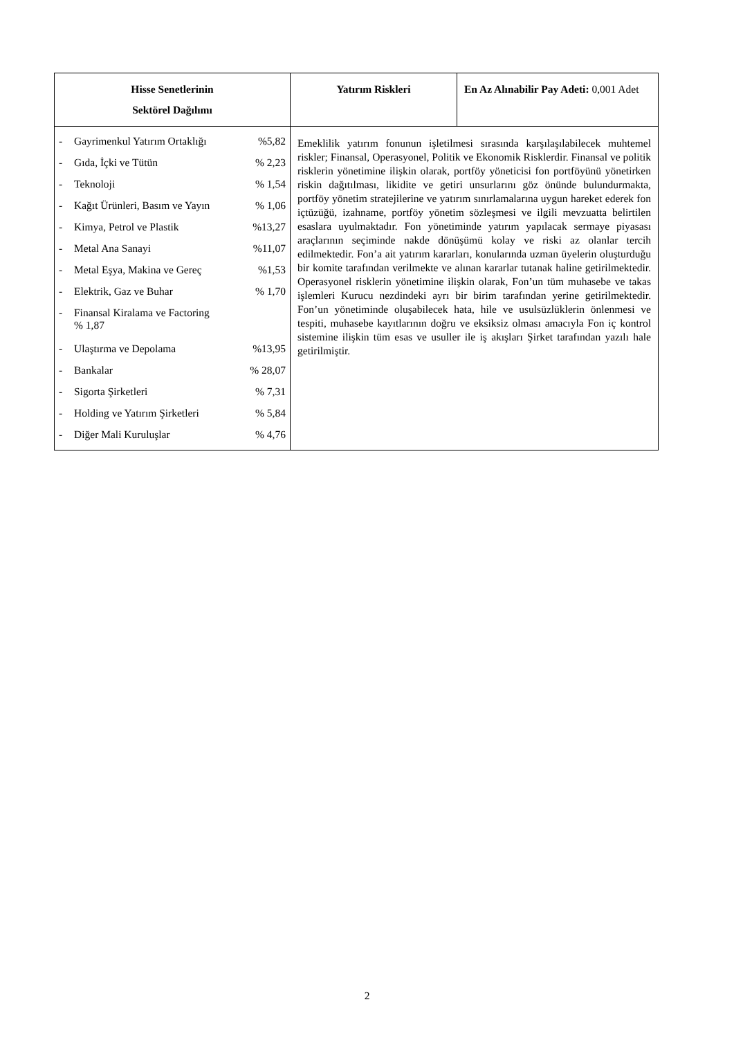| Hisse Senetlerinin Sektörel Dağılımı | Yatırım Riskleri | En Az Alınabilir Pay Adeti: 0,001 Adet |
| --- | --- | --- |
| / - / Gayrimenkul Yatırım Ortaklığı / %5,82 / / - / Gıda, İçki ve Tütün / % 2,23 / / - / Teknoloji / % 1,54 / / - / Kağıt Ürünleri, Basım ve Yayın / % 1,06 / / - / Kimya, Petrol ve Plastik / %13,27 / / - / Metal Ana Sanayi / %11,07 / / - / Metal Eşya, Makina ve Gereç / %1,53 / / - / Elektrik, Gaz ve Buhar / % 1,70 / / - / Finansal Kiralama ve Factoring % 1,87 / / / - / Ulaştırma ve Depolama / %13,95 / / - / Bankalar / % 28,07 / / - / Sigorta Şirketleri / % 7,31 / / - / Holding ve Yatırım Şirketleri / % 5,84 / / - / Diğer Mali Kuruluşlar / % 4,76 / | Emeklilik yatırım fonunun işletilmesi sırasında karşılaşılabilecek muhtemel riskler; Finansal, Operasyonel, Politik ve Ekonomik Risklerdir. Finansal ve politik risklerin yönetimine ilişkin olarak, portföy yöneticisi fon portföyünü yönetirken riskin dağıtılması, likidite ve getiri unsurlarını göz önünde bulundurmakta, portföy yönetim stratejilerine ve yatırım sınırlamalarına uygun hareket ederek fon içtüzüğü, izahname, portföy yönetim sözleşmesi ve ilgili mevzuatta belirtilen esaslara uyulmaktadır. Fon yönetiminde yatırım yapılacak sermaye piyasası araçlarının seçiminde nakde dönüşümü kolay ve riski az olanlar tercih edilmektedir. Fon’a ait yatırım kararları, konularında uzman üyelerin oluşturduğu bir komite tarafından verilmekte ve alınan kararlar tutanak haline getirilmektedir. Operasyonel risklerin yönetimine ilişkin olarak, Fon’un tüm muhasebe ve takas işlemleri Kurucu nezdindeki ayrı bir birim tarafından yerine getirilmektedir. Fon’un yönetiminde oluşabilecek hata, hile ve usulsüzlüklerin önlenmesi ve tespiti, muhasebe kayıtlarının doğru ve eksiksiz olması amacıyla Fon iç kontrol sistemine ilişkin tüm esas ve usuller ile iş akışları Şirket tarafından yazılı hale getirilmiştir. | |
2